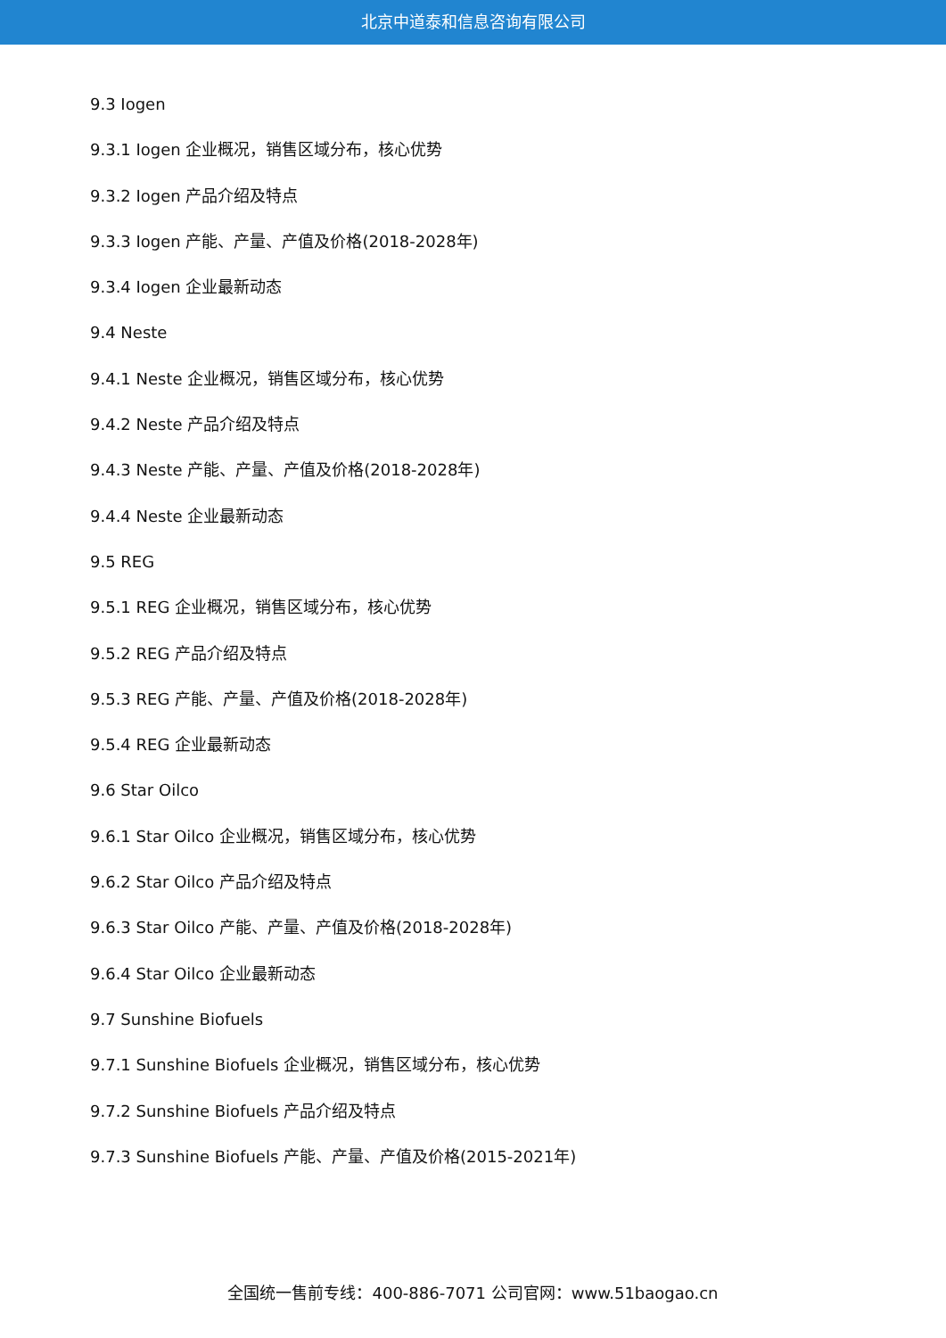北京中道泰和信息咨询有限公司
9.3 Iogen
9.3.1 Iogen 企业概况，销售区域分布，核心优势
9.3.2 Iogen 产品介绍及特点
9.3.3 Iogen 产能、产量、产值及价格(2018-2028年)
9.3.4 Iogen 企业最新动态
9.4 Neste
9.4.1 Neste 企业概况，销售区域分布，核心优势
9.4.2 Neste 产品介绍及特点
9.4.3 Neste 产能、产量、产值及价格(2018-2028年)
9.4.4 Neste 企业最新动态
9.5 REG
9.5.1 REG 企业概况，销售区域分布，核心优势
9.5.2 REG 产品介绍及特点
9.5.3 REG 产能、产量、产值及价格(2018-2028年)
9.5.4 REG 企业最新动态
9.6 Star Oilco
9.6.1 Star Oilco 企业概况，销售区域分布，核心优势
9.6.2 Star Oilco 产品介绍及特点
9.6.3 Star Oilco 产能、产量、产值及价格(2018-2028年)
9.6.4 Star Oilco 企业最新动态
9.7 Sunshine Biofuels
9.7.1 Sunshine Biofuels 企业概况，销售区域分布，核心优势
9.7.2 Sunshine Biofuels 产品介绍及特点
9.7.3 Sunshine Biofuels 产能、产量、产值及价格(2015-2021年)
全国统一售前专线：400-886-7071 公司官网：www.51baogao.cn